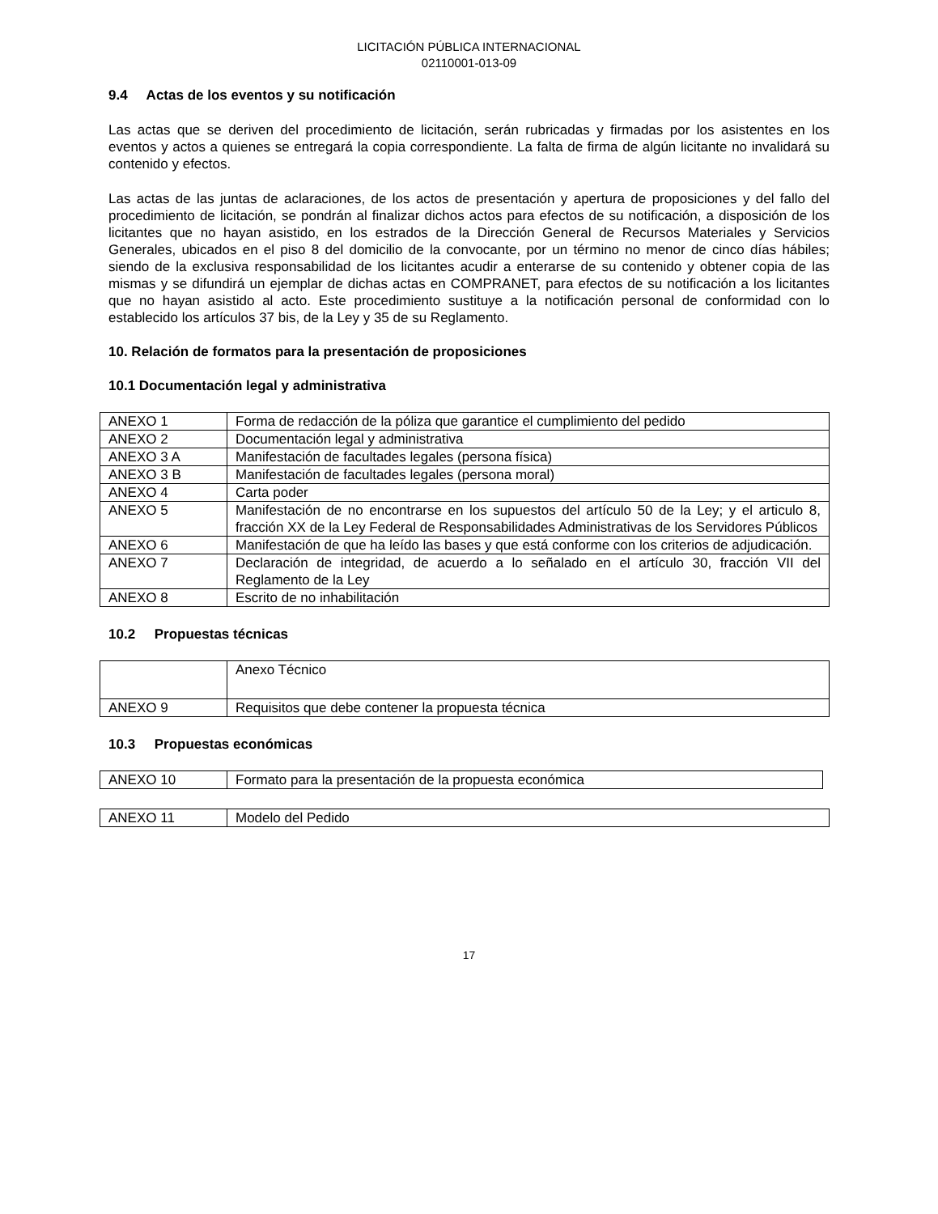LICITACIÓN PÚBLICA INTERNACIONAL
02110001-013-09
9.4 Actas de los eventos y su notificación
Las actas que se deriven del procedimiento de licitación, serán rubricadas y firmadas por los asistentes en los eventos y actos a quienes se entregará la copia correspondiente. La falta de firma de algún licitante no invalidará su contenido y efectos.
Las actas de las juntas de aclaraciones, de los actos de presentación y apertura de proposiciones y del fallo del procedimiento de licitación, se pondrán al finalizar dichos actos para efectos de su notificación, a disposición de los licitantes que no hayan asistido, en los estrados de la Dirección General de Recursos Materiales y Servicios Generales, ubicados en el piso 8 del domicilio de la convocante, por un término no menor de cinco días hábiles; siendo de la exclusiva responsabilidad de los licitantes acudir a enterarse de su contenido y obtener copia de las mismas y se difundirá un ejemplar de dichas actas en COMPRANET, para efectos de su notificación a los licitantes que no hayan asistido al acto. Este procedimiento sustituye a la notificación personal de conformidad con lo establecido los artículos 37 bis, de la Ley y 35 de su Reglamento.
10. Relación de formatos para la presentación de proposiciones
10.1 Documentación legal y administrativa
| ANEXO 1 | Forma de redacción de la póliza que garantice el cumplimiento del pedido |
| ANEXO 2 | Documentación legal y administrativa |
| ANEXO 3 A | Manifestación de facultades legales (persona física) |
| ANEXO 3 B | Manifestación de facultades legales (persona moral) |
| ANEXO 4 | Carta poder |
| ANEXO 5 | Manifestación de no encontrarse en los supuestos del artículo 50 de la Ley; y el articulo 8, fracción XX de la Ley Federal de Responsabilidades Administrativas de los Servidores Públicos |
| ANEXO 6 | Manifestación de que ha leído las bases y que está conforme con los criterios de adjudicación. |
| ANEXO 7 | Declaración de integridad, de acuerdo a lo señalado en el artículo 30, fracción VII del Reglamento de la Ley |
| ANEXO 8 | Escrito de no inhabilitación |
10.2 Propuestas técnicas
| | Anexo Técnico |
| ANEXO 9 | Requisitos que debe contener la propuesta técnica |
10.3 Propuestas económicas
| ANEXO 10 | Formato para la presentación de la propuesta económica |
| ANEXO 11 | Modelo del Pedido |
17